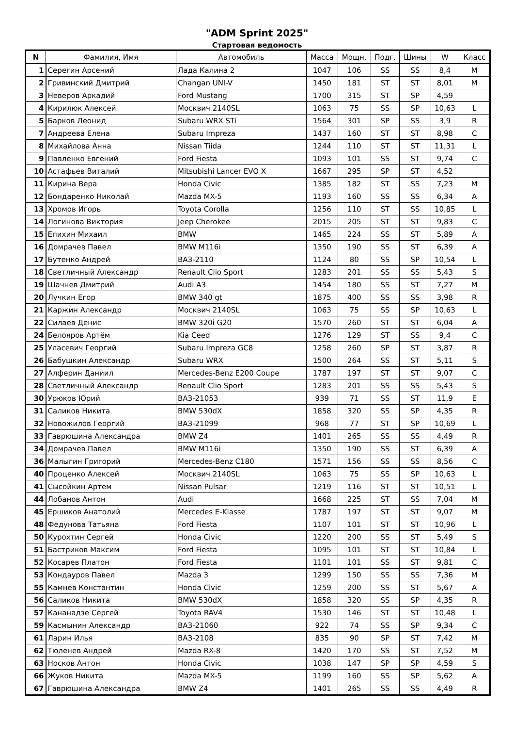"ADM Sprint 2025"
Стартовая ведомость
| N | Фамилия, Имя | Автомобиль | Масса | Мощн. | Подг. | Шины | W | Класс |
| --- | --- | --- | --- | --- | --- | --- | --- | --- |
| 1 | Серегин Арсений | Лада Калина 2 | 1047 | 106 | SS | SS | 8,4 | M |
| 2 | Гривинский Дмитрий | Changan UNI-V | 1450 | 181 | ST | ST | 8,01 | M |
| 3 | Неверов Аркадий | Ford Mustang | 1700 | 315 | ST | SP | 4,59 | |
| 4 | Кирилюк Алексей | Москвич 2140SL | 1063 | 75 | SS | SP | 10,63 | L |
| 5 | Барков Леонид | Subaru WRX STi | 1564 | 301 | SP | SS | 3,9 | R |
| 7 | Андреева Елена | Subaru Impreza | 1437 | 160 | ST | ST | 8,98 | C |
| 8 | Михайлова Анна | Nissan Tiida | 1244 | 110 | ST | ST | 11,31 | L |
| 9 | Павленко Евгений | Ford Fiesta | 1093 | 101 | SS | ST | 9,74 | C |
| 10 | Астафьев Виталий | Mitsubishi Lancer EVO X | 1667 | 295 | SP | ST | 4,52 | |
| 11 | Кирина Вера | Honda Civic | 1385 | 182 | ST | SS | 7,23 | M |
| 12 | Бондаренко Николай | Mazda MX-5 | 1193 | 160 | SS | SS | 6,34 | A |
| 13 | Хромов Игорь | Toyota Corolla | 1256 | 110 | ST | SS | 10,85 | L |
| 14 | Логинова Виктория | Jeep Cherokee | 2015 | 205 | ST | ST | 9,83 | C |
| 15 | Епихин Михаил | BMW | 1465 | 224 | SS | ST | 5,89 | A |
| 16 | Домрачев Павел | BMW M116i | 1350 | 190 | SS | ST | 6,39 | A |
| 17 | Бутенко Андрей | ВАЗ-2110 | 1124 | 80 | SS | SP | 10,54 | L |
| 18 | Светличный Александр | Renault Clio Sport | 1283 | 201 | SS | SS | 5,43 | S |
| 19 | Шачнев Дмитрий | Audi A3 | 1454 | 180 | SS | ST | 7,27 | M |
| 20 | Лучкин Егор | BMW 340 gt | 1875 | 400 | SS | SS | 3,98 | R |
| 21 | Каржин Александр | Москвич 2140SL | 1063 | 75 | SS | SP | 10,63 | L |
| 22 | Силаев Денис | BMW 320i G20 | 1570 | 260 | ST | ST | 6,04 | A |
| 24 | Белояров Артём | Kia Ceed | 1276 | 129 | ST | SS | 9,4 | C |
| 25 | Уласевич Георгий | Subaru Impreza GC8 | 1258 | 260 | SP | ST | 3,87 | R |
| 26 | Бабушкин Александр | Subaru WRX | 1500 | 264 | SS | ST | 5,11 | S |
| 27 | Алферин Даниил | Mercedes-Benz E200 Coupe | 1787 | 197 | ST | ST | 9,07 | C |
| 28 | Светличный Александр | Renault Clio Sport | 1283 | 201 | SS | SS | 5,43 | S |
| 30 | Урюков Юрий | ВАЗ-21053 | 939 | 71 | SS | ST | 11,9 | E |
| 31 | Саликов Никита | BMW 530dX | 1858 | 320 | SS | SP | 4,35 | R |
| 32 | Новожилов Георгий | ВАЗ-21099 | 968 | 77 | ST | SP | 10,69 | L |
| 33 | Гаврюшина Александра | BMW Z4 | 1401 | 265 | SS | SS | 4,49 | R |
| 34 | Домрачев Павел | BMW M116i | 1350 | 190 | SS | ST | 6,39 | A |
| 36 | Малыгин Григорий | Mercedes-Benz C180 | 1571 | 156 | SS | SS | 8,56 | C |
| 40 | Проценко Алексей | Москвич 2140SL | 1063 | 75 | SS | SP | 10,63 | L |
| 41 | Сысойкин Артем | Nissan Pulsar | 1219 | 116 | ST | ST | 10,51 | L |
| 44 | Лобанов Антон | Audi | 1668 | 225 | ST | SS | 7,04 | M |
| 45 | Ершиков Анатолий | Mercedes E-Klasse | 1787 | 197 | ST | ST | 9,07 | M |
| 48 | Федунова Татьяна | Ford Fiesta | 1107 | 101 | ST | ST | 10,96 | L |
| 50 | Курохтин Сергей | Honda Civic | 1220 | 200 | SS | ST | 5,49 | S |
| 51 | Бастриков Максим | Ford Fiesta | 1095 | 101 | ST | ST | 10,84 | L |
| 52 | Косарев Платон | Ford Fiesta | 1101 | 101 | SS | ST | 9,81 | C |
| 53 | Кондауров Павел | Mazda 3 | 1299 | 150 | SS | SS | 7,36 | M |
| 55 | Камнев Константин | Honda Civic | 1259 | 200 | SS | ST | 5,67 | A |
| 56 | Саликов Никита | BMW 530dX | 1858 | 320 | SS | SP | 4,35 | R |
| 57 | Кананадзе Сергей | Toyota RAV4 | 1530 | 146 | ST | ST | 10,48 | L |
| 59 | Касмынин Александр | ВАЗ-21060 | 922 | 74 | SS | SP | 9,34 | C |
| 61 | Ларин Илья | ВАЗ-2108 | 835 | 90 | SP | ST | 7,42 | M |
| 62 | Тюленев Андрей | Mazda RX-8 | 1420 | 170 | SS | ST | 7,52 | M |
| 63 | Носков Антон | Honda Civic | 1038 | 147 | SP | SP | 4,59 | S |
| 66 | Жуков Никита | Mazda MX-5 | 1199 | 160 | SS | SP | 5,62 | A |
| 67 | Гаврюшина Александра | BMW Z4 | 1401 | 265 | SS | SS | 4,49 | R |